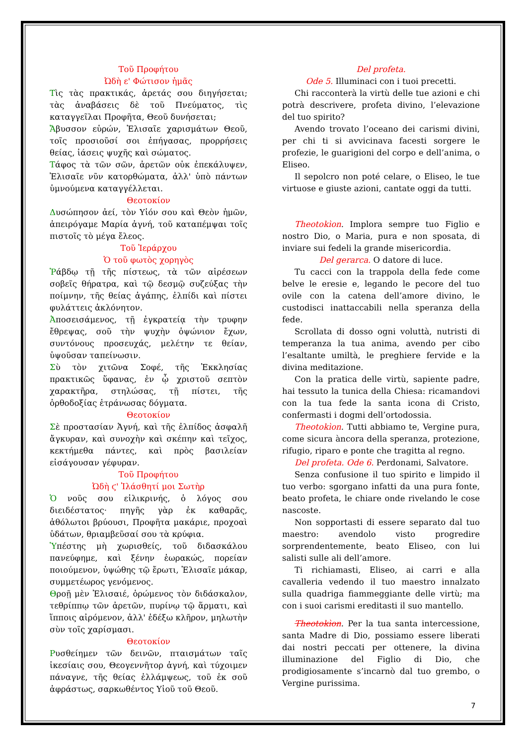Τοῦ Προφήτου
Ὠδὴ ε' Φώτισον ἡμᾶς
Τὶς τὰς πρακτικάς, ἀρετάς σου διηγήσεται; τὰς ἀναβάσεις δὲ τοῦ Πνεύματος, τὶς καταγγεῖλαι Προφῆτα, Θεοῦ δυνήσεται;
Ἄβυσσον εὑρών, Ἐλισαῖε χαρισμάτων Θεοῦ, τοῖς προσιοῦσί σοι ἐπήγασας, προρρήσεις θείας, ἰάσεις ψυχῆς καὶ σώματος.
Τάφος τὰ τῶν σῶν, ἀρετῶν οὐκ ἐπεκάλυψεν, Ἐλισαῖε νῦν κατορθώματα, ἀλλ' ὑπὸ πάντων ὑμνούμενα καταγγέλλεται.
Θεοτοκίον
Δυσώπησον ἀεί, τὸν Υἱόν σου καὶ Θεὸν ἡμῶν, ἀπειρόγαμε Μαρία ἁγνή, τοῦ καταπέμψαι τοῖς πιστοῖς τὸ μέγα ἔλεος.
Τοῦ Ἱεράρχου
Ὁ τοῦ φωτὸς χορηγὸς
Ῥάβδῳ τῇ τῆς πίστεως, τὰ τῶν αἱρέσεων σοβεῖς θήρατρα, καὶ τῷ δεσμῷ συζεύξας τὴν ποίμνην, τῆς θείας ἀγάπης, ἐλπίδι καὶ πίστει φυλάττεις ἀκλόνητον.
Ἀποσεισάμενος, τῇ ἐγκρατείᾳ τὴν τρυφην ἔθρεψας, σοῦ τὴν ψυχὴν ὀψώνιον ἔχων, συντόνους προσευχάς, μελέτην τε θείαν, ὑψοῦσαν ταπείνωσιν.
Σὺ τὸν χιτῶνα Σοφέ, τῆς Ἐκκλησίας πρακτικῶς ὕφανας, ἐν ᾧ χριστοῦ σεπτὸν χαρακτῆρα, στηλώσας, τῇ πίστει, τῆς ὀρθοδοξίας ἐτράνωσας δόγματα.
Θεοτοκίον
Σὲ προστασίαν Ἁγνή, καὶ τῆς ἐλπίδος ἀσφαλῆ ἄγκυραν, καὶ συνοχὴν καὶ σκέπην καὶ τεῖχος, κεκτήμεθα πάντες, καὶ πρὸς βασιλείαν εἰσάγουσαν γέφυραν.
Τοῦ Προφήτου
Ὠδὴ ϛ' Ἱλάσθητί μοι Σωτὴρ
Ὁ νοῦς σου εἰλικρινής, ὁ λόγος σου διειδέστατος· πηγῆς γὰρ ἐκ καθαρᾶς, ἀθόλωτοι βρύουσι, Προφῆτα μακάριε, προχοαὶ ὑδάτων, θριαμβεῦσαί σου τὰ κρύφια.
Ὑπέστης μὴ χωρισθείς, τοῦ διδασκάλου πανεύφημε, καὶ ξένην ἑωρακώς, πορείαν ποιούμενον, ὑψώθης τῷ ἔρωτι, Ἐλισαῖε μάκαρ, συμμετέωρος γενόμενος.
Θροῇ μὲν Ἐλισαιέ, ὁρώμενος τὸν διδάσκαλον, τεθρίππῳ τῶν ἀρετῶν, πυρίνῳ τῷ ἅρματι, καὶ ἵπποις αἰρόμενον, ἀλλ' ἐδέξω κλῆρον, μηλωτὴν σὺν τοῖς χαρίσμασι.
Θεοτοκίον
Ρυσθείημεν τῶν δεινῶν, πταισμάτων ταῖς ἱκεσίαις σου, Θεογεννῆτορ ἁγνή, καὶ τύχοιμεν πάναγνε, τῆς θείας ἐλλάμψεως, τοῦ ἐκ σοῦ ἀφράστως, σαρκωθέντος Υἱοῦ τοῦ Θεοῦ.
Del profeta.
Ode 5. Illuminaci con i tuoi precetti.
Chi racconterà la virtù delle tue azioni e chi potrà descrivere, profeta divino, l’elevazione del tuo spirito?
Avendo trovato l’oceano dei carismi divini, per chi ti si avvicinava facesti sorgere le profezie, le guarigioni del corpo e dell’anima, o Eliseo.
Il sepolcro non poté celare, o Eliseo, le tue virtuose e giuste azioni, cantate oggi da tutti.
Theotokìon. Implora sempre tuo Figlio e nostro Dio, o Maria, pura e non sposata, di inviare sui fedeli la grande misericordia.
Del gerarca. O datore di luce.
Tu cacci con la trappola della fede come belve le eresie e, legando le pecore del tuo ovile con la catena dell’amore divino, le custodisci inattaccabili nella speranza della fede.
Scrollata di dosso ogni voluttà, nutristi di temperanza la tua anima, avendo per cibo l’esaltante umiltà, le preghiere fervide e la divina meditazione.
Con la pratica delle virtù, sapiente padre, hai tessuto la tunica della Chiesa: ricamandovi con la tua fede la santa icona di Cristo, confermasti i dogmi dell’ortodossia.
Theotokìon. Tutti abbiamo te, Vergine pura, come sicura àncora della speranza, protezione, rifugio, riparo e ponte che tragitta al regno.
Del profeta. Ode 6. Perdonami, Salvatore.
Senza confusione il tuo spirito e limpido il tuo verbo: sgorgano infatti da una pura fonte, beato profeta, le chiare onde rivelando le cose nascoste.
Non sopportasti di essere separato dal tuo maestro: avendolo visto progredire sorprendentemente, beato Eliseo, con lui salisti sulle ali dell’amore.
Ti richiamasti, Eliseo, ai carri e alla cavalleria vedendo il tuo maestro innalzato sulla quadriga fiammeggiante delle virtù; ma con i suoi carismi ereditasti il suo mantello.
Theotokìon. Per la tua santa intercessione, santa Madre di Dio, possiamo essere liberati dai nostri peccati per ottenere, la divina illuminazione del Figlio di Dio, che prodigiosamente s’incarnò dal tuo grembo, o Vergine purissima.
7